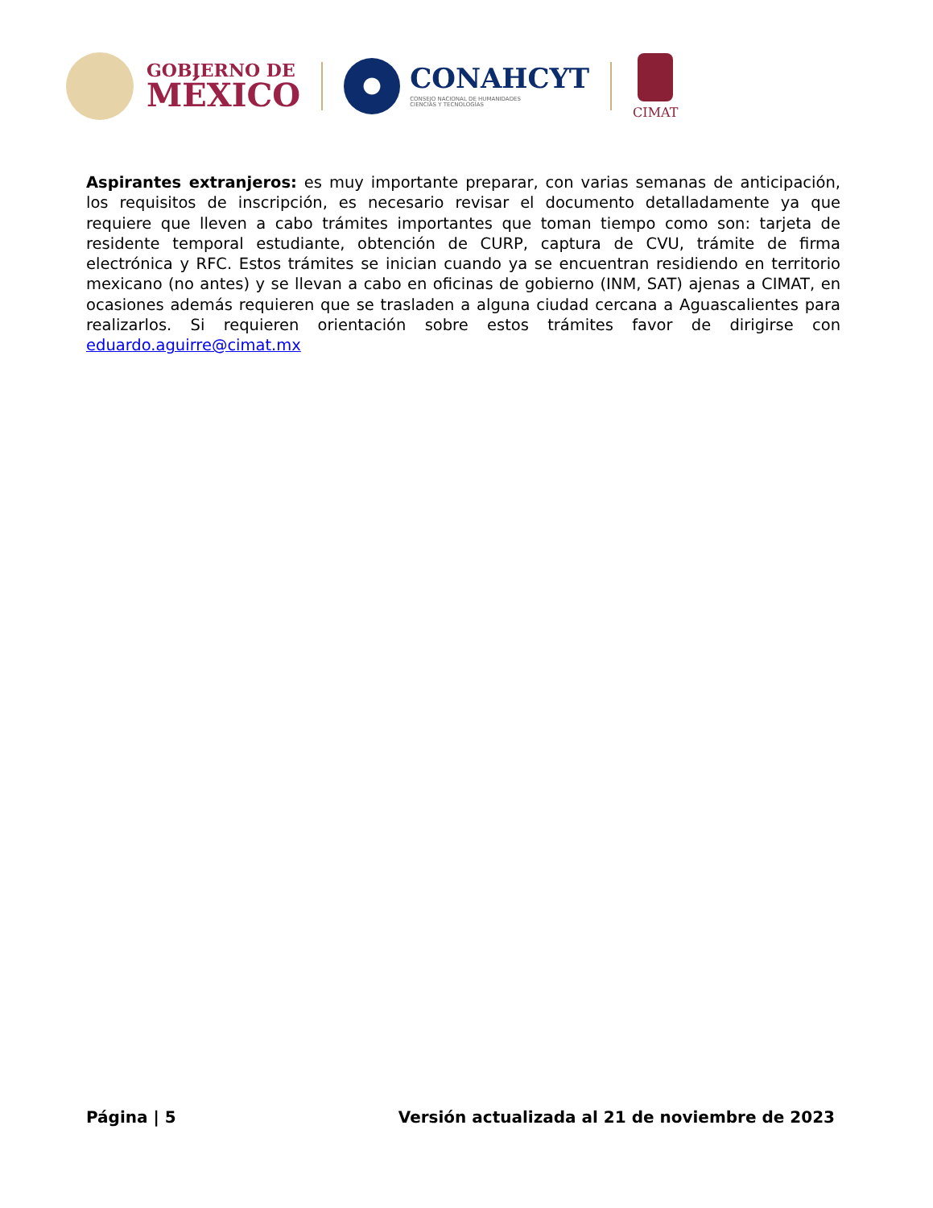GOBIERNO DE
MÉXICO
CONAHCYT
CONSEJO NACIONAL DE HUMANIDADES
CIENCIAS Y TECNOLOGÍAS
CIMAT
Aspirantes extranjeros: es muy importante preparar, con varias semanas de anticipación, los requisitos de inscripción, es necesario revisar el documento detalladamente ya que requiere que lleven a cabo trámites importantes que toman tiempo como son: tarjeta de residente temporal estudiante, obtención de CURP, captura de CVU, trámite de firma electrónica y RFC. Estos trámites se inician cuando ya se encuentran residiendo en territorio mexicano (no antes) y se llevan a cabo en oficinas de gobierno (INM, SAT) ajenas a CIMAT, en ocasiones además requieren que se trasladen a alguna ciudad cercana a Aguascalientes para realizarlos. Si requieren orientación sobre estos trámites favor de dirigirse con eduardo.aguirre@cimat.mx
Página | 5 Versión actualizada al 21 de noviembre de 2023